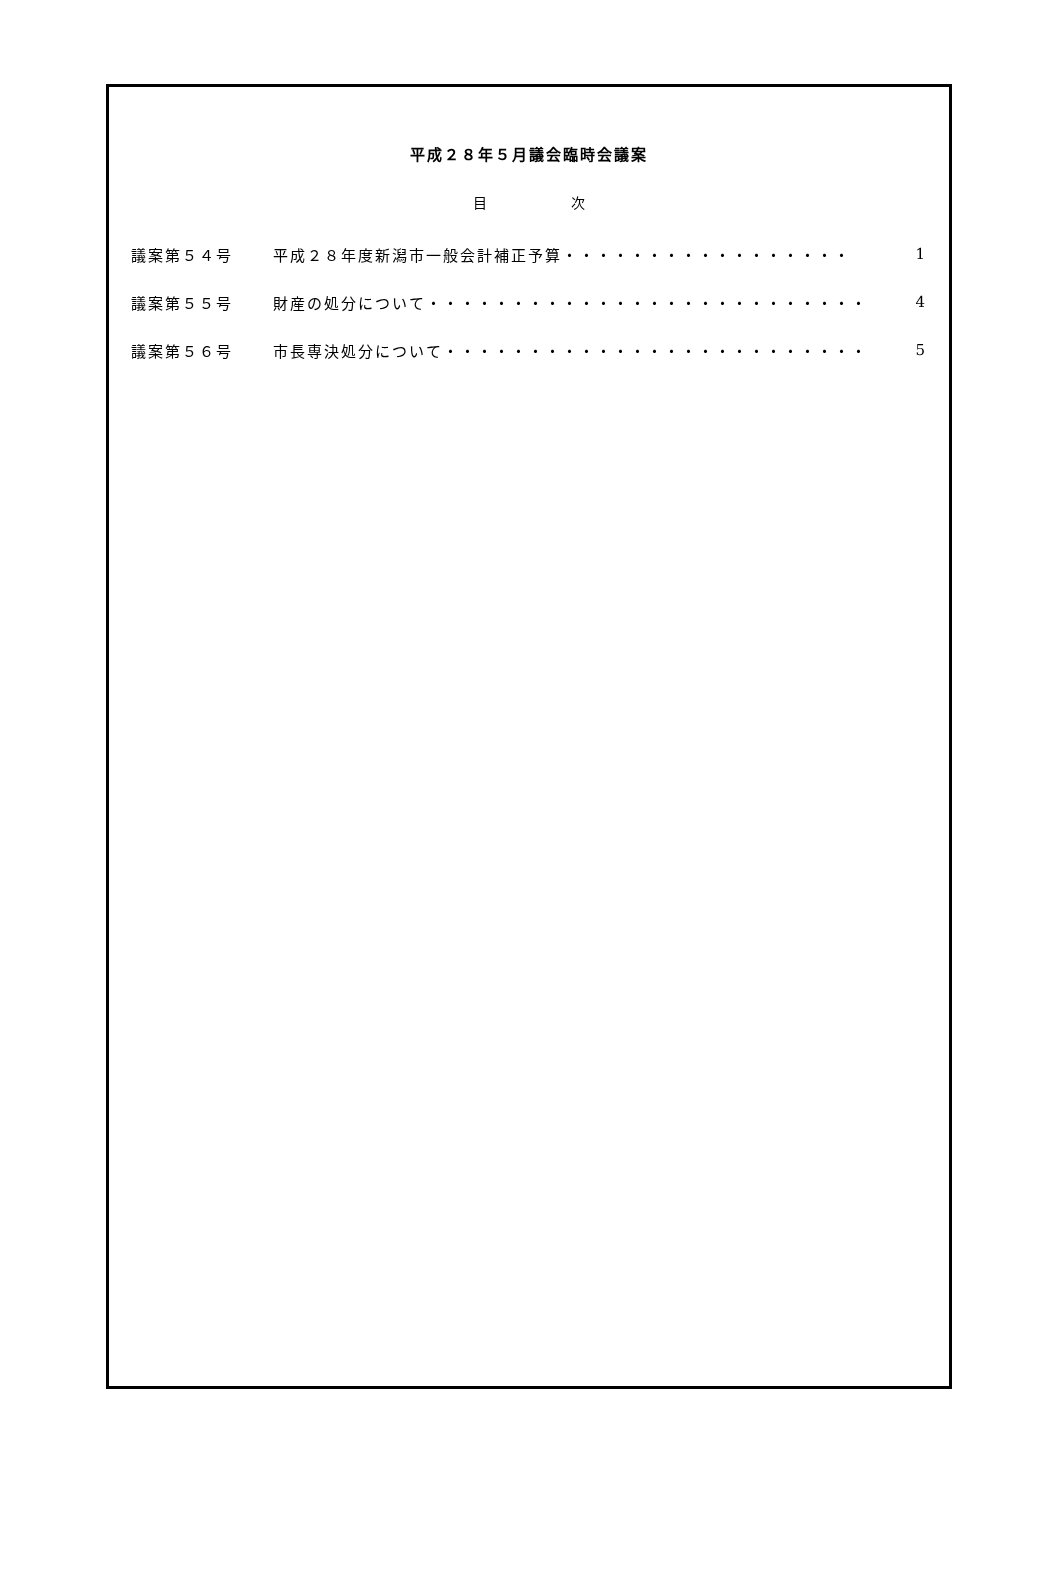平成２８年５月議会臨時会議案
目 次
議案第５４号 平成２８年度新潟市一般会計補正予算・・・・・・・・・・・・・・・・・ 1
議案第５５号 財産の処分について・・・・・・・・・・・・・・・・・・・・・・・・・・ 4
議案第５６号 市長専決処分について・・・・・・・・・・・・・・・・・・・・・・・・・ 5